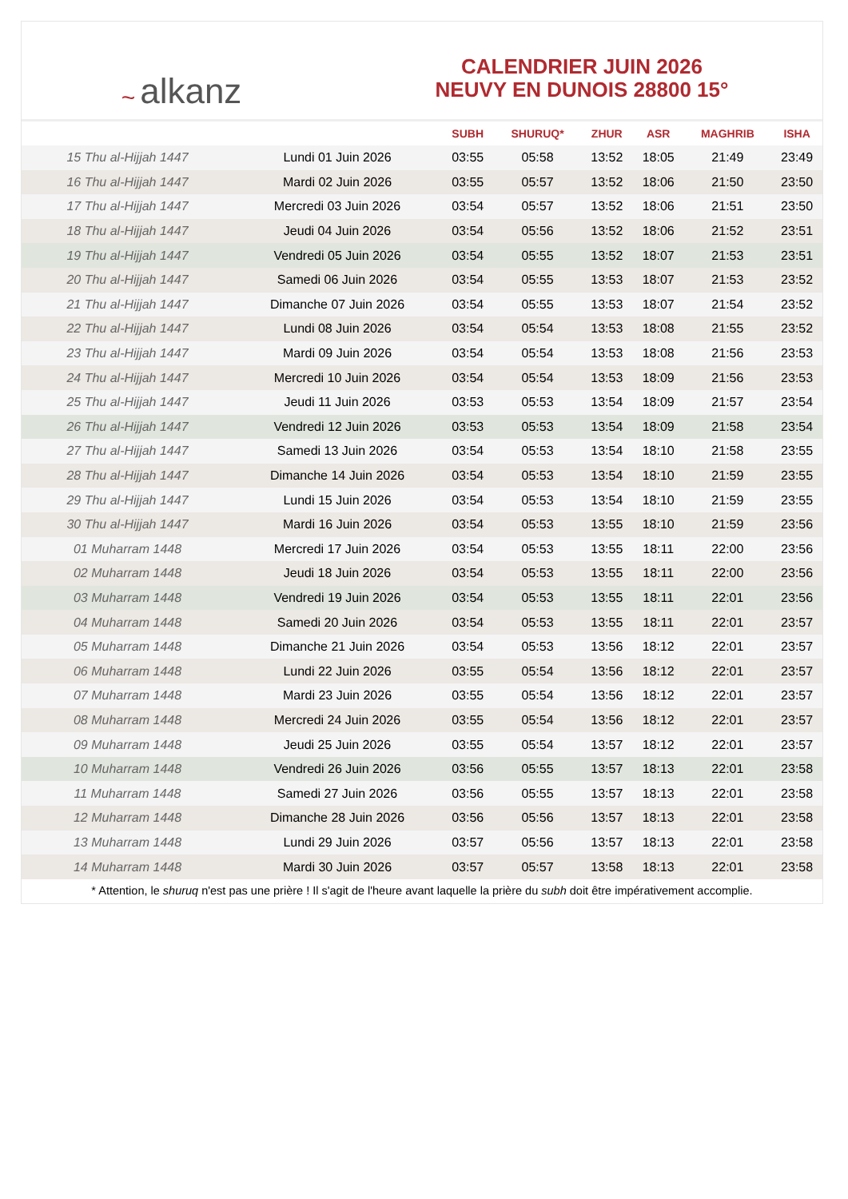~ alkanz
CALENDRIER JUIN 2026
NEUVY EN DUNOIS 28800 15°
| | | SUBH | SHURUQ* | ZHUR | ASR | MAGHRIB | ISHA |
| --- | --- | --- | --- | --- | --- | --- | --- |
| 15 Thu al-Hijjah 1447 | Lundi 01 Juin 2026 | 03:55 | 05:58 | 13:52 | 18:05 | 21:49 | 23:49 |
| 16 Thu al-Hijjah 1447 | Mardi 02 Juin 2026 | 03:55 | 05:57 | 13:52 | 18:06 | 21:50 | 23:50 |
| 17 Thu al-Hijjah 1447 | Mercredi 03 Juin 2026 | 03:54 | 05:57 | 13:52 | 18:06 | 21:51 | 23:50 |
| 18 Thu al-Hijjah 1447 | Jeudi 04 Juin 2026 | 03:54 | 05:56 | 13:52 | 18:06 | 21:52 | 23:51 |
| 19 Thu al-Hijjah 1447 | Vendredi 05 Juin 2026 | 03:54 | 05:55 | 13:52 | 18:07 | 21:53 | 23:51 |
| 20 Thu al-Hijjah 1447 | Samedi 06 Juin 2026 | 03:54 | 05:55 | 13:53 | 18:07 | 21:53 | 23:52 |
| 21 Thu al-Hijjah 1447 | Dimanche 07 Juin 2026 | 03:54 | 05:55 | 13:53 | 18:07 | 21:54 | 23:52 |
| 22 Thu al-Hijjah 1447 | Lundi 08 Juin 2026 | 03:54 | 05:54 | 13:53 | 18:08 | 21:55 | 23:52 |
| 23 Thu al-Hijjah 1447 | Mardi 09 Juin 2026 | 03:54 | 05:54 | 13:53 | 18:08 | 21:56 | 23:53 |
| 24 Thu al-Hijjah 1447 | Mercredi 10 Juin 2026 | 03:54 | 05:54 | 13:53 | 18:09 | 21:56 | 23:53 |
| 25 Thu al-Hijjah 1447 | Jeudi 11 Juin 2026 | 03:53 | 05:53 | 13:54 | 18:09 | 21:57 | 23:54 |
| 26 Thu al-Hijjah 1447 | Vendredi 12 Juin 2026 | 03:53 | 05:53 | 13:54 | 18:09 | 21:58 | 23:54 |
| 27 Thu al-Hijjah 1447 | Samedi 13 Juin 2026 | 03:54 | 05:53 | 13:54 | 18:10 | 21:58 | 23:55 |
| 28 Thu al-Hijjah 1447 | Dimanche 14 Juin 2026 | 03:54 | 05:53 | 13:54 | 18:10 | 21:59 | 23:55 |
| 29 Thu al-Hijjah 1447 | Lundi 15 Juin 2026 | 03:54 | 05:53 | 13:54 | 18:10 | 21:59 | 23:55 |
| 30 Thu al-Hijjah 1447 | Mardi 16 Juin 2026 | 03:54 | 05:53 | 13:55 | 18:10 | 21:59 | 23:56 |
| 01 Muharram 1448 | Mercredi 17 Juin 2026 | 03:54 | 05:53 | 13:55 | 18:11 | 22:00 | 23:56 |
| 02 Muharram 1448 | Jeudi 18 Juin 2026 | 03:54 | 05:53 | 13:55 | 18:11 | 22:00 | 23:56 |
| 03 Muharram 1448 | Vendredi 19 Juin 2026 | 03:54 | 05:53 | 13:55 | 18:11 | 22:01 | 23:56 |
| 04 Muharram 1448 | Samedi 20 Juin 2026 | 03:54 | 05:53 | 13:55 | 18:11 | 22:01 | 23:57 |
| 05 Muharram 1448 | Dimanche 21 Juin 2026 | 03:54 | 05:53 | 13:56 | 18:12 | 22:01 | 23:57 |
| 06 Muharram 1448 | Lundi 22 Juin 2026 | 03:55 | 05:54 | 13:56 | 18:12 | 22:01 | 23:57 |
| 07 Muharram 1448 | Mardi 23 Juin 2026 | 03:55 | 05:54 | 13:56 | 18:12 | 22:01 | 23:57 |
| 08 Muharram 1448 | Mercredi 24 Juin 2026 | 03:55 | 05:54 | 13:56 | 18:12 | 22:01 | 23:57 |
| 09 Muharram 1448 | Jeudi 25 Juin 2026 | 03:55 | 05:54 | 13:57 | 18:12 | 22:01 | 23:57 |
| 10 Muharram 1448 | Vendredi 26 Juin 2026 | 03:56 | 05:55 | 13:57 | 18:13 | 22:01 | 23:58 |
| 11 Muharram 1448 | Samedi 27 Juin 2026 | 03:56 | 05:55 | 13:57 | 18:13 | 22:01 | 23:58 |
| 12 Muharram 1448 | Dimanche 28 Juin 2026 | 03:56 | 05:56 | 13:57 | 18:13 | 22:01 | 23:58 |
| 13 Muharram 1448 | Lundi 29 Juin 2026 | 03:57 | 05:56 | 13:57 | 18:13 | 22:01 | 23:58 |
| 14 Muharram 1448 | Mardi 30 Juin 2026 | 03:57 | 05:57 | 13:58 | 18:13 | 22:01 | 23:58 |
* Attention, le shuruq n'est pas une prière ! Il s'agit de l'heure avant laquelle la prière du subh doit être impérativement accomplie.